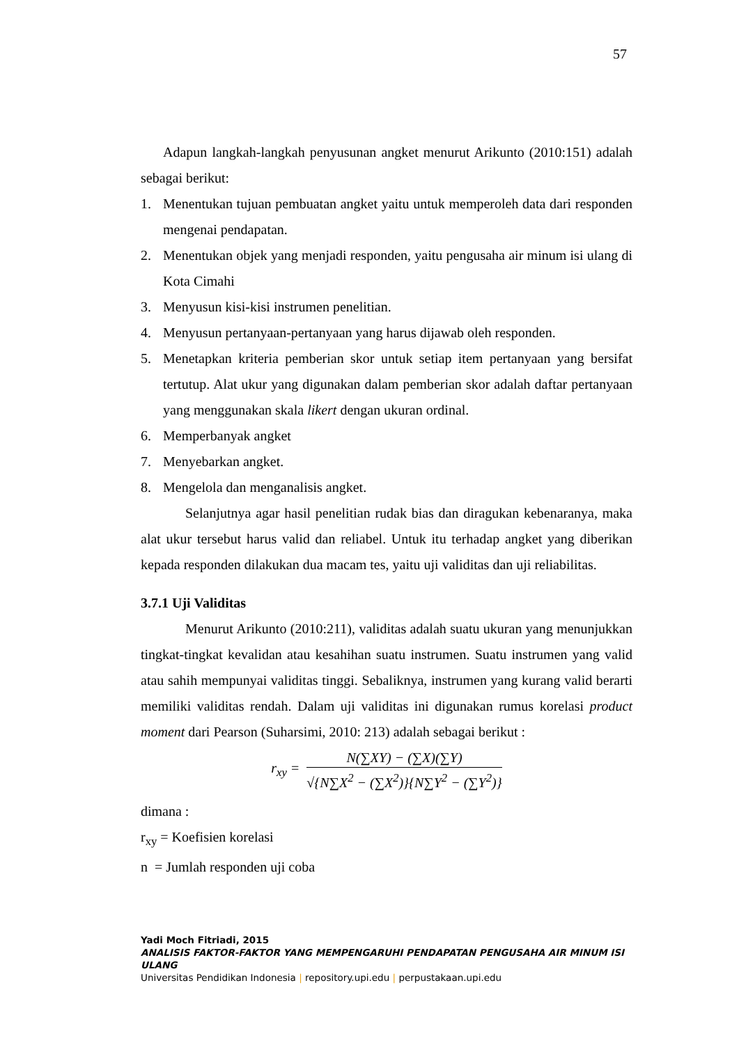57
Adapun langkah-langkah penyusunan angket menurut Arikunto (2010:151) adalah sebagai berikut:
1. Menentukan tujuan pembuatan angket yaitu untuk memperoleh data dari responden mengenai pendapatan.
2. Menentukan objek yang menjadi responden, yaitu pengusaha air minum isi ulang di Kota Cimahi
3. Menyusun kisi-kisi instrumen penelitian.
4. Menyusun pertanyaan-pertanyaan yang harus dijawab oleh responden.
5. Menetapkan kriteria pemberian skor untuk setiap item pertanyaan yang bersifat tertutup. Alat ukur yang digunakan dalam pemberian skor adalah daftar pertanyaan yang menggunakan skala likert dengan ukuran ordinal.
6. Memperbanyak angket
7. Menyebarkan angket.
8. Mengelola dan menganalisis angket.
Selanjutnya agar hasil penelitian rudak bias dan diragukan kebenaranya, maka alat ukur tersebut harus valid dan reliabel. Untuk itu terhadap angket yang diberikan kepada responden dilakukan dua macam tes, yaitu uji validitas dan uji reliabilitas.
3.7.1 Uji Validitas
Menurut Arikunto (2010:211), validitas adalah suatu ukuran yang menunjukkan tingkat-tingkat kevalidan atau kesahihan suatu instrumen. Suatu instrumen yang valid atau sahih mempunyai validitas tinggi. Sebaliknya, instrumen yang kurang valid berarti memiliki validitas rendah. Dalam uji validitas ini digunakan rumus korelasi product moment dari Pearson (Suharsimi, 2010: 213) adalah sebagai berikut :
r<sub>xy</sub> =
N(∑XY) − (∑X)(∑Y)
√{N∑X<sup>2</sup> − (∑X<sup>2</sup>)}{N∑Y<sup>2</sup> − (∑Y<sup>2</sup>)}
dimana :
r<sub>xy</sub> = Koefisien korelasi
n = Jumlah responden uji coba
Yadi Moch Fitriadi, 2015
ANALISIS FAKTOR-FAKTOR YANG MEMPENGARUHI PENDAPATAN PENGUSAHA AIR MINUM ISI ULANG
Universitas Pendidikan Indonesia | repository.upi.edu | perpustakaan.upi.edu